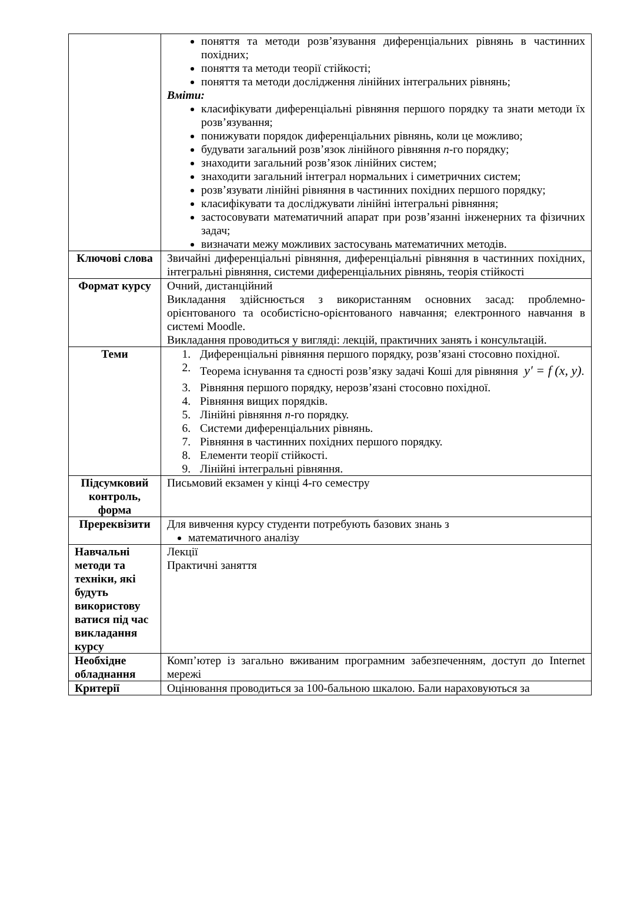| | поняття та методи розв’язування диференціальних рівнянь в частинних похідних; поняття та методи теорії стійкості; поняття та методи дослідження лінійних інтегральних рівнянь; Вміти: класифікувати диференціальні рівняння першого порядку та знати методи їх розв’язування; понижувати порядок диференціальних рівнянь, коли це можливо; будувати загальний розв’язок лінійного рівняння n -го порядку; знаходити загальний розв’язок лінійних систем; знаходити загальний інтеграл нормальних і симетричних систем; розв’язувати лінійні рівняння в частинних похідних першого порядку; класифікувати та досліджувати лінійні інтегральні рівняння; застосовувати математичний апарат при розв’язанні інженерних та фізичних задач; визначати межу можливих застосувань математичних методів. |
| Ключові слова | Звичайні диференціальні рівняння, диференціальні рівняння в частинних похідних, інтегральні рівняння, системи диференціальних рівнянь, теорія стійкості |
| Формат курсу | Очний, дистанційний Викладання здійснюється з використанням основних засад: проблемно-орієнтованого та особистісно-орієнтованого навчання; електронного навчання в системі Moodle. Викладання проводиться у вигляді: лекцій, практичних занять і консультацій. |
| Теми | 1. Диференціальні рівняння першого порядку, розв’язані стосовно похідної. 2. Теорема існування та єдності розв’язку задачі Коші для рівняння y′ = f (x, y) . 3. Рівняння першого порядку, нерозв’язані стосовно похідної. 4. Рівняння вищих порядків. 5. Лінійні рівняння n -го порядку. 6. Системи диференціальних рівнянь. 7. Рівняння в частинних похідних першого порядку. 8. Елементи теорії стійкості. 9. Лінійні інтегральні рівняння. |
| Підсумковий контроль, форма | Письмовий екзамен у кінці 4-го семестру |
| Пререквізити | Для вивчення курсу студенти потребують базових знань з математичного аналізу |
| Навчальні методи та техніки, які будуть використову ватися під час викладання курсу | Лекції Практичні заняття |
| Необхідне обладнання | Комп’ютер із загально вживаним програмним забезпеченням, доступ до Internet мережі |
| Критерії | Оцінювання проводиться за 100-бальною шкалою. Бали нараховуються за |